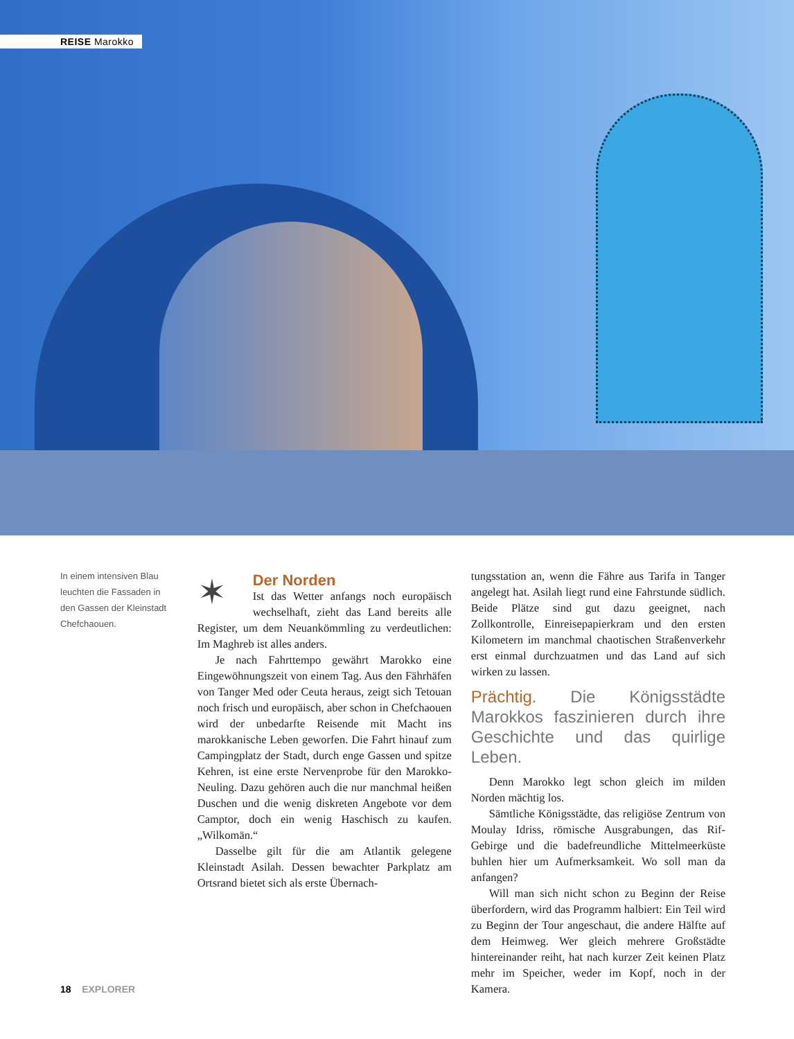REISE Marokko
In einem intensiven Blau leuchten die Fassaden in den Gassen der Kleinstadt Chefchaouen.
✶
Der Norden
Ist das Wetter anfangs noch europäisch wechselhaft, zieht das Land bereits alle Register, um dem Neuankömmling zu verdeutlichen: Im Maghreb ist alles anders.
Je nach Fahrttempo gewährt Marokko eine Eingewöhnungszeit von einem Tag. Aus den Fährhäfen von Tanger Med oder Ceuta heraus, zeigt sich Tetouan noch frisch und europäisch, aber schon in Chefchaouen wird der unbedarfte Reisende mit Macht ins marokkanische Leben geworfen. Die Fahrt hinauf zum Campingplatz der Stadt, durch enge Gassen und spitze Kehren, ist eine erste Nervenprobe für den Marokko-Neuling. Dazu gehören auch die nur manchmal heißen Duschen und die wenig diskreten Angebote vor dem Camptor, doch ein wenig Haschisch zu kaufen. „Wilkomän.“
Dasselbe gilt für die am Atlantik gelegene Kleinstadt Asilah. Dessen bewachter Parkplatz am Ortsrand bietet sich als erste Übernach-
tungsstation an, wenn die Fähre aus Tarifa in Tanger angelegt hat. Asilah liegt rund eine Fahrstunde südlich. Beide Plätze sind gut dazu geeignet, nach Zollkontrolle, Einreisepapierkram und den ersten Kilometern im manchmal chaotischen Straßenverkehr erst einmal durchzuatmen und das Land auf sich wirken zu lassen.
Prächtig. Die Königsstädte Marokkos faszinieren durch ihre Geschichte und das quirlige Leben.
Denn Marokko legt schon gleich im milden Norden mächtig los.
Sämtliche Königsstädte, das religiöse Zentrum von Moulay Idriss, römische Ausgrabungen, das Rif-Gebirge und die badefreundliche Mittelmeerküste buhlen hier um Aufmerksamkeit. Wo soll man da anfangen?
Will man sich nicht schon zu Beginn der Reise überfordern, wird das Programm halbiert: Ein Teil wird zu Beginn der Tour angeschaut, die andere Hälfte auf dem Heimweg. Wer gleich mehrere Großstädte hintereinander reiht, hat nach kurzer Zeit keinen Platz mehr im Speicher, weder im Kopf, noch in der Kamera.
18 EXPLORER